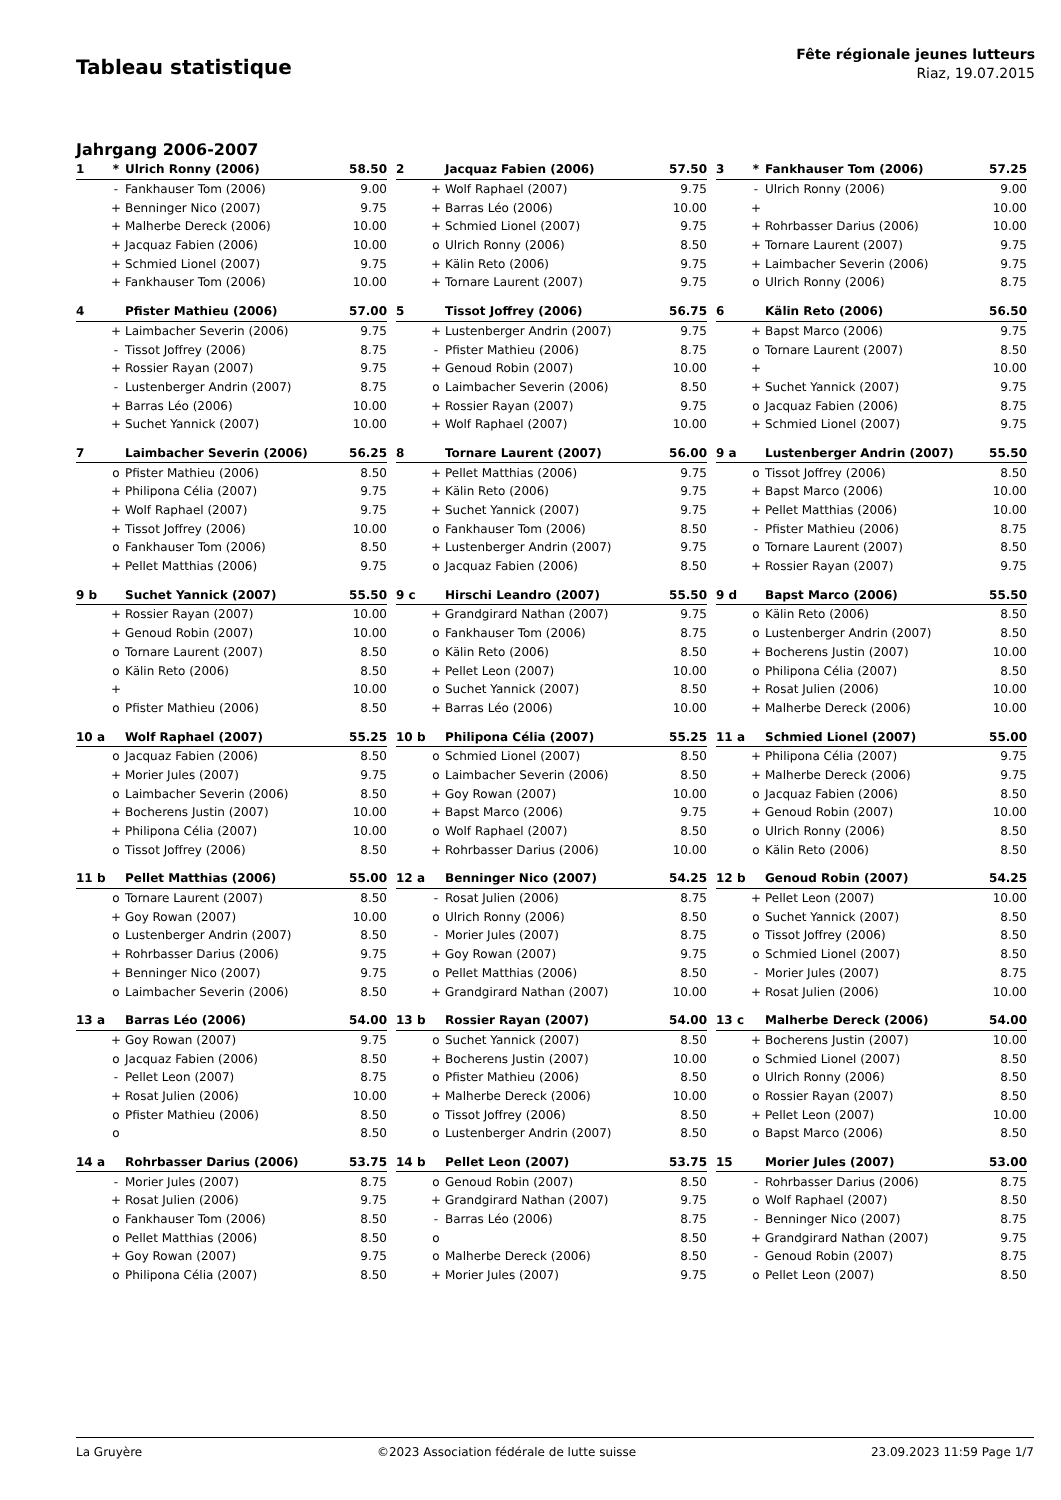Tableau statistique
Fête régionale jeunes lutteurs
Riaz, 19.07.2015
Jahrgang 2006-2007
| 1 | * | Ulrich Ronny (2006) | 58.50 |
| --- | --- | --- | --- |
| | - | Fankhauser Tom (2006) | 9.00 |
| | + | Benninger Nico (2007) | 9.75 |
| | + | Malherbe Dereck (2006) | 10.00 |
| | + | Jacquaz Fabien (2006) | 10.00 |
| | + | Schmied Lionel (2007) | 9.75 |
| | + | Fankhauser Tom (2006) | 10.00 |
| 2 | | Jacquaz Fabien (2006) | 57.50 |
| --- | --- | --- | --- |
| | + | Wolf Raphael (2007) | 9.75 |
| | + | Barras Léo (2006) | 10.00 |
| | + | Schmied Lionel (2007) | 9.75 |
| | o | Ulrich Ronny (2006) | 8.50 |
| | + | Kälin Reto (2006) | 9.75 |
| | + | Tornare Laurent (2007) | 9.75 |
| 3 | * | Fankhauser Tom (2006) | 57.25 |
| --- | --- | --- | --- |
| | - | Ulrich Ronny (2006) | 9.00 |
| | + | | 10.00 |
| | + | Rohrbasser Darius (2006) | 10.00 |
| | + | Tornare Laurent (2007) | 9.75 |
| | + | Laimbacher Severin (2006) | 9.75 |
| | o | Ulrich Ronny (2006) | 8.75 |
| 4 | | Pfister Mathieu (2006) | 57.00 |
| --- | --- | --- | --- |
| | + | Laimbacher Severin (2006) | 9.75 |
| | - | Tissot Joffrey (2006) | 8.75 |
| | + | Rossier Rayan (2007) | 9.75 |
| | - | Lustenberger Andrin (2007) | 8.75 |
| | + | Barras Léo (2006) | 10.00 |
| | + | Suchet Yannick (2007) | 10.00 |
| 5 | | Tissot Joffrey (2006) | 56.75 |
| --- | --- | --- | --- |
| | + | Lustenberger Andrin (2007) | 9.75 |
| | - | Pfister Mathieu (2006) | 8.75 |
| | + | Genoud Robin (2007) | 10.00 |
| | o | Laimbacher Severin (2006) | 8.50 |
| | + | Rossier Rayan (2007) | 9.75 |
| | + | Wolf Raphael (2007) | 10.00 |
| 6 | | Kälin Reto (2006) | 56.50 |
| --- | --- | --- | --- |
| | + | Bapst Marco (2006) | 9.75 |
| | o | Tornare Laurent (2007) | 8.50 |
| | + | | 10.00 |
| | + | Suchet Yannick (2007) | 9.75 |
| | o | Jacquaz Fabien (2006) | 8.75 |
| | + | Schmied Lionel (2007) | 9.75 |
| 7 | | Laimbacher Severin (2006) | 56.25 |
| --- | --- | --- | --- |
| | o | Pfister Mathieu (2006) | 8.50 |
| | + | Philipona Célia (2007) | 9.75 |
| | + | Wolf Raphael (2007) | 9.75 |
| | + | Tissot Joffrey (2006) | 10.00 |
| | o | Fankhauser Tom (2006) | 8.50 |
| | + | Pellet Matthias (2006) | 9.75 |
| 8 | | Tornare Laurent (2007) | 56.00 |
| --- | --- | --- | --- |
| | + | Pellet Matthias (2006) | 9.75 |
| | + | Kälin Reto (2006) | 9.75 |
| | + | Suchet Yannick (2007) | 9.75 |
| | o | Fankhauser Tom (2006) | 8.50 |
| | + | Lustenberger Andrin (2007) | 9.75 |
| | o | Jacquaz Fabien (2006) | 8.50 |
| 9 a | | Lustenberger Andrin (2007) | 55.50 |
| --- | --- | --- | --- |
| | o | Tissot Joffrey (2006) | 8.50 |
| | + | Bapst Marco (2006) | 10.00 |
| | + | Pellet Matthias (2006) | 10.00 |
| | - | Pfister Mathieu (2006) | 8.75 |
| | o | Tornare Laurent (2007) | 8.50 |
| | + | Rossier Rayan (2007) | 9.75 |
| 9 b | | Suchet Yannick (2007) | 55.50 |
| --- | --- | --- | --- |
| | + | Rossier Rayan (2007) | 10.00 |
| | + | Genoud Robin (2007) | 10.00 |
| | o | Tornare Laurent (2007) | 8.50 |
| | o | Kälin Reto (2006) | 8.50 |
| | + | | 10.00 |
| | o | Pfister Mathieu (2006) | 8.50 |
| 9 c | | Hirschi Leandro (2007) | 55.50 |
| --- | --- | --- | --- |
| | + | Grandgirard Nathan (2007) | 9.75 |
| | o | Fankhauser Tom (2006) | 8.75 |
| | o | Kälin Reto (2006) | 8.50 |
| | + | Pellet Leon (2007) | 10.00 |
| | o | Suchet Yannick (2007) | 8.50 |
| | + | Barras Léo (2006) | 10.00 |
| 9 d | | Bapst Marco (2006) | 55.50 |
| --- | --- | --- | --- |
| | o | Kälin Reto (2006) | 8.50 |
| | o | Lustenberger Andrin (2007) | 8.50 |
| | + | Bocherens Justin (2007) | 10.00 |
| | o | Philipona Célia (2007) | 8.50 |
| | + | Rosat Julien (2006) | 10.00 |
| | + | Malherbe Dereck (2006) | 10.00 |
| 10 a | | Wolf Raphael (2007) | 55.25 |
| --- | --- | --- | --- |
| | o | Jacquaz Fabien (2006) | 8.50 |
| | + | Morier Jules (2007) | 9.75 |
| | o | Laimbacher Severin (2006) | 8.50 |
| | + | Bocherens Justin (2007) | 10.00 |
| | + | Philipona Célia (2007) | 10.00 |
| | o | Tissot Joffrey (2006) | 8.50 |
| 10 b | | Philipona Célia (2007) | 55.25 |
| --- | --- | --- | --- |
| | o | Schmied Lionel (2007) | 8.50 |
| | o | Laimbacher Severin (2006) | 8.50 |
| | + | Goy Rowan (2007) | 10.00 |
| | + | Bapst Marco (2006) | 9.75 |
| | o | Wolf Raphael (2007) | 8.50 |
| | + | Rohrbasser Darius (2006) | 10.00 |
| 11 a | | Schmied Lionel (2007) | 55.00 |
| --- | --- | --- | --- |
| | + | Philipona Célia (2007) | 9.75 |
| | + | Malherbe Dereck (2006) | 9.75 |
| | o | Jacquaz Fabien (2006) | 8.50 |
| | + | Genoud Robin (2007) | 10.00 |
| | o | Ulrich Ronny (2006) | 8.50 |
| | o | Kälin Reto (2006) | 8.50 |
| 11 b | | Pellet Matthias (2006) | 55.00 |
| --- | --- | --- | --- |
| | o | Tornare Laurent (2007) | 8.50 |
| | + | Goy Rowan (2007) | 10.00 |
| | o | Lustenberger Andrin (2007) | 8.50 |
| | + | Rohrbasser Darius (2006) | 9.75 |
| | + | Benninger Nico (2007) | 9.75 |
| | o | Laimbacher Severin (2006) | 8.50 |
| 12 a | | Benninger Nico (2007) | 54.25 |
| --- | --- | --- | --- |
| | - | Rosat Julien (2006) | 8.75 |
| | o | Ulrich Ronny (2006) | 8.50 |
| | - | Morier Jules (2007) | 8.75 |
| | + | Goy Rowan (2007) | 9.75 |
| | o | Pellet Matthias (2006) | 8.50 |
| | + | Grandgirard Nathan (2007) | 10.00 |
| 12 b | | Genoud Robin (2007) | 54.25 |
| --- | --- | --- | --- |
| | + | Pellet Leon (2007) | 10.00 |
| | o | Suchet Yannick (2007) | 8.50 |
| | o | Tissot Joffrey (2006) | 8.50 |
| | o | Schmied Lionel (2007) | 8.50 |
| | - | Morier Jules (2007) | 8.75 |
| | + | Rosat Julien (2006) | 10.00 |
| 13 a | | Barras Léo (2006) | 54.00 |
| --- | --- | --- | --- |
| | + | Goy Rowan (2007) | 9.75 |
| | o | Jacquaz Fabien (2006) | 8.50 |
| | - | Pellet Leon (2007) | 8.75 |
| | + | Rosat Julien (2006) | 10.00 |
| | o | Pfister Mathieu (2006) | 8.50 |
| | o | | 8.50 |
| 13 b | | Rossier Rayan (2007) | 54.00 |
| --- | --- | --- | --- |
| | o | Suchet Yannick (2007) | 8.50 |
| | + | Bocherens Justin (2007) | 10.00 |
| | o | Pfister Mathieu (2006) | 8.50 |
| | + | Malherbe Dereck (2006) | 10.00 |
| | o | Tissot Joffrey (2006) | 8.50 |
| | o | Lustenberger Andrin (2007) | 8.50 |
| 13 c | | Malherbe Dereck (2006) | 54.00 |
| --- | --- | --- | --- |
| | + | Bocherens Justin (2007) | 10.00 |
| | o | Schmied Lionel (2007) | 8.50 |
| | o | Ulrich Ronny (2006) | 8.50 |
| | o | Rossier Rayan (2007) | 8.50 |
| | + | Pellet Leon (2007) | 10.00 |
| | o | Bapst Marco (2006) | 8.50 |
| 14 a | | Rohrbasser Darius (2006) | 53.75 |
| --- | --- | --- | --- |
| | - | Morier Jules (2007) | 8.75 |
| | + | Rosat Julien (2006) | 9.75 |
| | o | Fankhauser Tom (2006) | 8.50 |
| | o | Pellet Matthias (2006) | 8.50 |
| | + | Goy Rowan (2007) | 9.75 |
| | o | Philipona Célia (2007) | 8.50 |
| 14 b | | Pellet Leon (2007) | 53.75 |
| --- | --- | --- | --- |
| | o | Genoud Robin (2007) | 8.50 |
| | + | Grandgirard Nathan (2007) | 9.75 |
| | - | Barras Léo (2006) | 8.75 |
| | o | | 8.50 |
| | o | Malherbe Dereck (2006) | 8.50 |
| | + | Morier Jules (2007) | 9.75 |
| 15 | | Morier Jules (2007) | 53.00 |
| --- | --- | --- | --- |
| | - | Rohrbasser Darius (2006) | 8.75 |
| | o | Wolf Raphael (2007) | 8.50 |
| | - | Benninger Nico (2007) | 8.75 |
| | + | Grandgirard Nathan (2007) | 9.75 |
| | - | Genoud Robin (2007) | 8.75 |
| | o | Pellet Leon (2007) | 8.50 |
La Gruyère ©2023 Association fédérale de lutte suisse 23.09.2023 11:59 Page 1/7